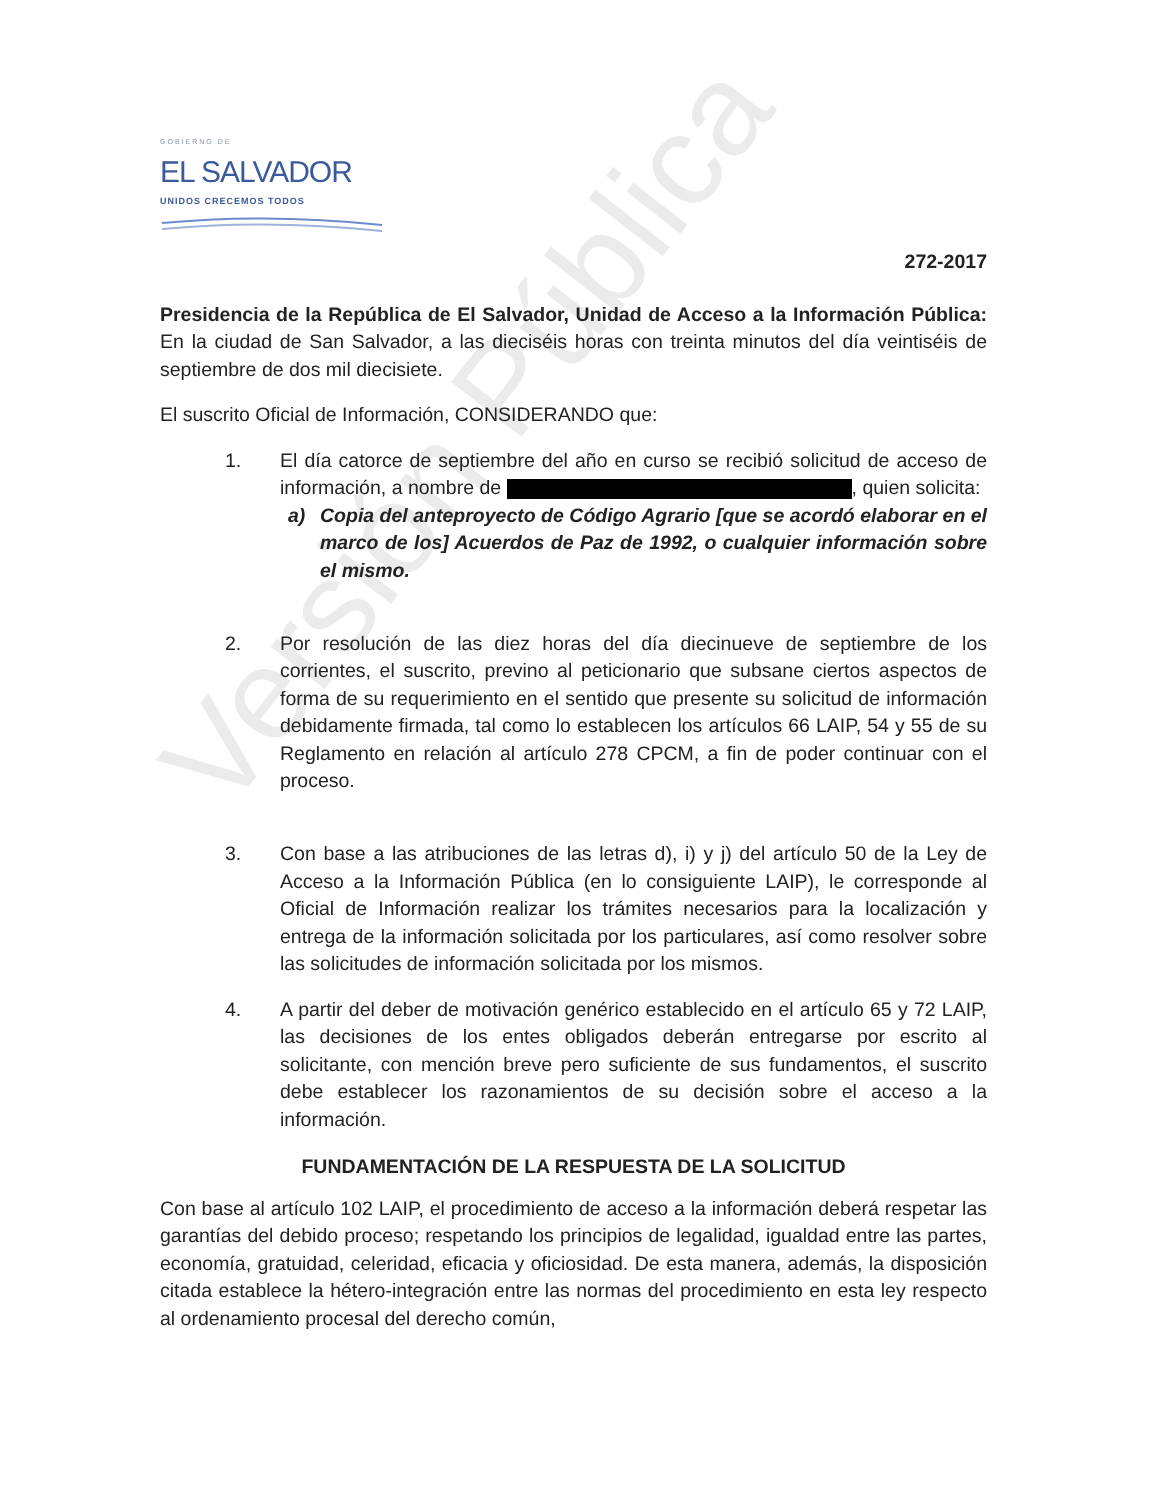Versión Pública
GOBIERNO DE
EL SALVADOR
UNIDOS CRECEMOS TODOS
272-2017
Presidencia de la República de El Salvador, Unidad de Acceso a la Información Pública: En la ciudad de San Salvador, a las dieciséis horas con treinta minutos del día veintiséis de septiembre de dos mil diecisiete.
El suscrito Oficial de Información, CONSIDERANDO que:
1. El día catorce de septiembre del año en curso se recibió solicitud de acceso de información, a nombre de , quien solicita:
a) Copia del anteproyecto de Código Agrario [que se acordó elaborar en el marco de los] Acuerdos de Paz de 1992, o cualquier información sobre el mismo.
2. Por resolución de las diez horas del día diecinueve de septiembre de los corrientes, el suscrito, previno al peticionario que subsane ciertos aspectos de forma de su requerimiento en el sentido que presente su solicitud de información debidamente firmada, tal como lo establecen los artículos 66 LAIP, 54 y 55 de su Reglamento en relación al artículo 278 CPCM, a fin de poder continuar con el proceso.
3. Con base a las atribuciones de las letras d), i) y j) del artículo 50 de la Ley de Acceso a la Información Pública (en lo consiguiente LAIP), le corresponde al Oficial de Información realizar los trámites necesarios para la localización y entrega de la información solicitada por los particulares, así como resolver sobre las solicitudes de información solicitada por los mismos.
4. A partir del deber de motivación genérico establecido en el artículo 65 y 72 LAIP, las decisiones de los entes obligados deberán entregarse por escrito al solicitante, con mención breve pero suficiente de sus fundamentos, el suscrito debe establecer los razonamientos de su decisión sobre el acceso a la información.
FUNDAMENTACIÓN DE LA RESPUESTA DE LA SOLICITUD
Con base al artículo 102 LAIP, el procedimiento de acceso a la información deberá respetar las garantías del debido proceso; respetando los principios de legalidad, igualdad entre las partes, economía, gratuidad, celeridad, eficacia y oficiosidad. De esta manera, además, la disposición citada establece la hétero-integración entre las normas del procedimiento en esta ley respecto al ordenamiento procesal del derecho común,